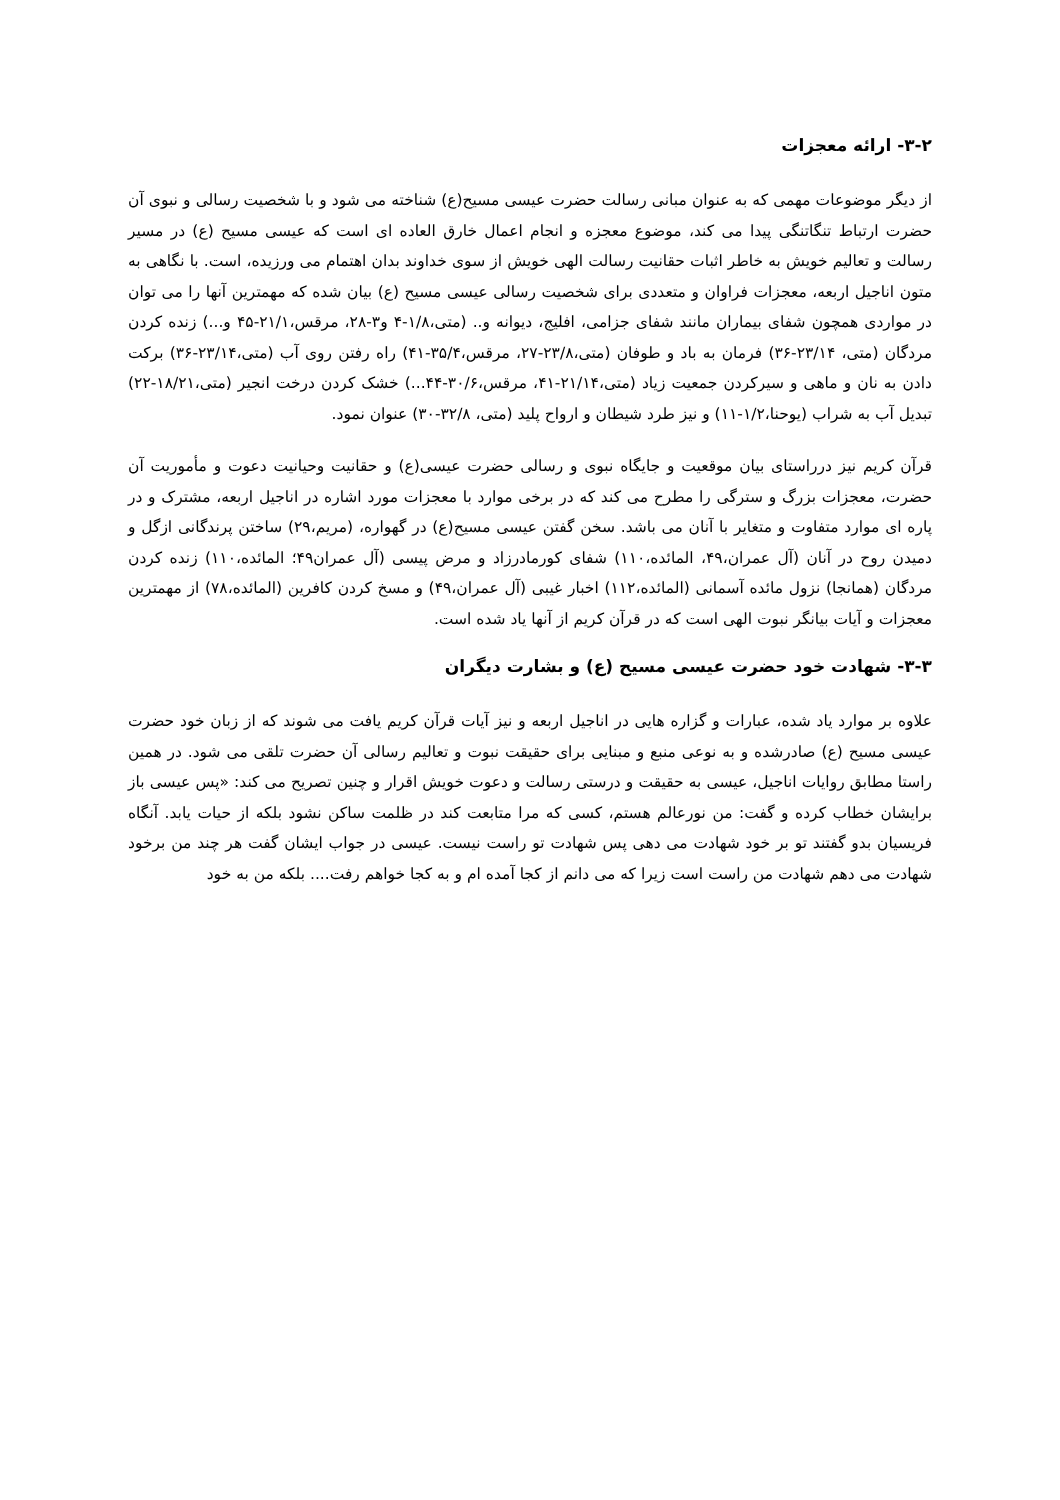۳-۲- ارائه معجزات
از دیگر موضوعات مهمی که به عنوان مبانی رسالت حضرت عیسی مسیح(ع) شناخته می شود و با شخصیت رسالی و نبوی آن حضرت ارتباط تنگاتنگی پیدا می کند، موضوع معجزه و انجام اعمال خارق العاده ای است که عیسی مسیح (ع) در مسیر رسالت و تعالیم خویش به خاطر اثبات حقانیت رسالت الهی خویش از سوی خداوند بدان اهتمام می ورزیده، است. با نگاهی به متون اناجیل اربعه، معجزات فراوان و متعددی برای شخصیت رسالی عیسی مسیح (ع) بیان شده که مهمترین آنها را می توان در مواردی همچون شفای بیماران مانند شفای جزامی، افلیج، دیوانه و.. (متی،۱/۸-۴ و۳-۲۸، مرقس،۲۱/۱-۴۵ و...) زنده کردن مردگان (متی، ۲۳/۱۴-۳۶) فرمان به باد و طوفان (متی،۲۳/۸-۲۷، مرقس،۳۵/۴-۴۱) راه رفتن روی آب (متی،۲۳/۱۴-۳۶) برکت دادن به نان و ماهی و سیرکردن جمعیت زیاد (متی،۲۱/۱۴-۴۱، مرقس،۳۰/۶-۴۴...) خشک کردن درخت انجیر (متی،۱۸/۲۱-۲۲) تبدیل آب به شراب (یوحنا،۱/۲-۱۱) و نیز طرد شیطان و ارواح پلید (متی، ۳۲/۸-۳۰) عنوان نمود.
قرآن کریم نیز درراستای بیان موقعیت و جایگاه نبوی و رسالی حضرت عیسی(ع) و حقانیت وحیانیت دعوت و مأموریت آن حضرت، معجزات بزرگ و سترگی را مطرح می کند که در برخی موارد با معجزات مورد اشاره در اناجیل اربعه، مشترک و در پاره ای موارد متفاوت و متغایر با آنان می باشد. سخن گفتن عیسی مسیح(ع) در گهواره، (مریم،۲۹) ساختن پرندگانی ازگل و دمیدن روح در آنان (آل عمران،۴۹، المائده،۱۱۰) شفای کورمادرزاد و مرض پیسی (آل عمران۴۹؛ المائده،۱۱۰) زنده کردن مردگان (همانجا) نزول مائده آسمانی (المائده،۱۱۲) اخبار غیبی (آل عمران،۴۹) و مسخ کردن کافرین (المائده،۷۸) از مهمترین معجزات و آیات بیانگر نبوت الهی است که در قرآن کریم از آنها یاد شده است.
۳-۳- شهادت خود حضرت عیسی مسیح (ع) و بشارت دیگران
علاوه بر موارد یاد شده، عبارات و گزاره هایی در اناجیل اربعه و نیز آیات قرآن کریم یافت می شوند که از زبان خود حضرت عیسی مسیح (ع) صادرشده و به نوعی منبع و مبنایی برای حقیقت نبوت و تعالیم رسالی آن حضرت تلقی می شود. در همین راستا مطابق روایات اناجیل، عیسی به حقیقت و درستی رسالت و دعوت خویش اقرار و چنین تصریح می کند: «پس عیسی باز برایشان خطاب کرده و گفت: من نورعالم هستم، کسی که مرا متابعت کند در ظلمت ساکن نشود بلکه از حیات یابد. آنگاه فریسیان بدو گفتند تو بر خود شهادت می دهی پس شهادت تو راست نیست. عیسی در جواب ایشان گفت هر چند من برخود شهادت می دهم شهادت من راست است زیرا که می دانم از کجا آمده ام و به کجا خواهم رفت.... بلکه من به خود